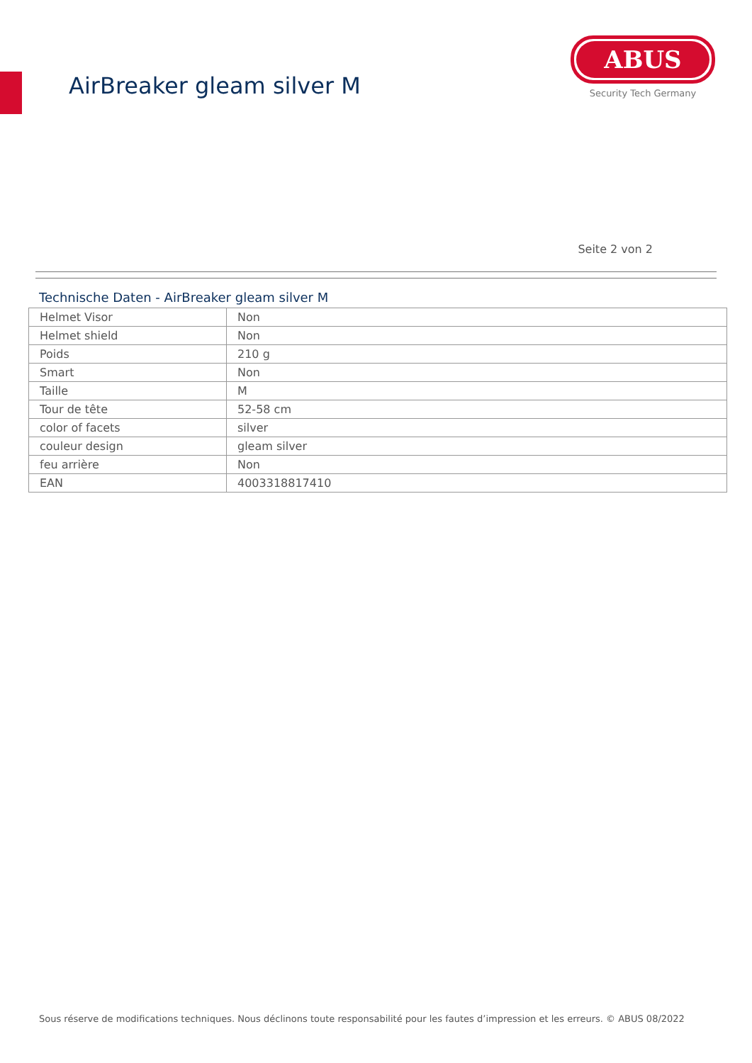AirBreaker gleam silver M
ABUS
Security Tech Germany
Seite 2 von 2
Technische Daten - AirBreaker gleam silver M
| Helmet Visor | Non |
| Helmet shield | Non |
| Poids | 210 g |
| Smart | Non |
| Taille | M |
| Tour de tête | 52-58 cm |
| color of facets | silver |
| couleur design | gleam silver |
| feu arrière | Non |
| EAN | 4003318817410 |
Sous réserve de modifications techniques. Nous déclinons toute responsabilité pour les fautes d’impression et les erreurs. © ABUS 08/2022